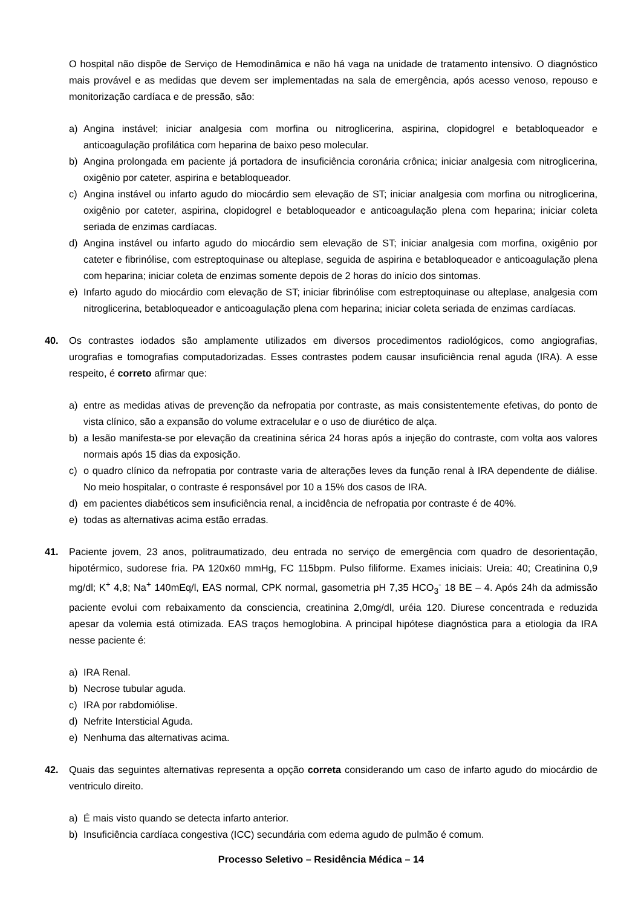O hospital não dispõe de Serviço de Hemodinâmica e não há vaga na unidade de tratamento intensivo. O diagnóstico mais provável e as medidas que devem ser implementadas na sala de emergência, após acesso venoso, repouso e monitorização cardíaca e de pressão, são:
a) Angina instável; iniciar analgesia com morfina ou nitroglicerina, aspirina, clopidogrel e betabloqueador e anticoagulação profilática com heparina de baixo peso molecular.
b) Angina prolongada em paciente já portadora de insuficiência coronária crônica; iniciar analgesia com nitroglicerina, oxigênio por cateter, aspirina e betabloqueador.
c) Angina instável ou infarto agudo do miocárdio sem elevação de ST; iniciar analgesia com morfina ou nitroglicerina, oxigênio por cateter, aspirina, clopidogrel e betabloqueador e anticoagulação plena com heparina; iniciar coleta seriada de enzimas cardíacas.
d) Angina instável ou infarto agudo do miocárdio sem elevação de ST; iniciar analgesia com morfina, oxigênio por cateter e fibrinólise, com estreptoquinase ou alteplase, seguida de aspirina e betabloqueador e anticoagulação plena com heparina; iniciar coleta de enzimas somente depois de 2 horas do início dos sintomas.
e) Infarto agudo do miocárdio com elevação de ST; iniciar fibrinólise com estreptoquinase ou alteplase, analgesia com nitroglicerina, betabloqueador e anticoagulação plena com heparina; iniciar coleta seriada de enzimas cardíacas.
40. Os contrastes iodados são amplamente utilizados em diversos procedimentos radiológicos, como angiografias, urografias e tomografias computadorizadas. Esses contrastes podem causar insuficiência renal aguda (IRA). A esse respeito, é correto afirmar que:
a) entre as medidas ativas de prevenção da nefropatia por contraste, as mais consistentemente efetivas, do ponto de vista clínico, são a expansão do volume extracelular e o uso de diurético de alça.
b) a lesão manifesta-se por elevação da creatinina sérica 24 horas após a injeção do contraste, com volta aos valores normais após 15 dias da exposição.
c) o quadro clínico da nefropatia por contraste varia de alterações leves da função renal à IRA dependente de diálise. No meio hospitalar, o contraste é responsável por 10 a 15% dos casos de IRA.
d) em pacientes diabéticos sem insuficiência renal, a incidência de nefropatia por contraste é de 40%.
e) todas as alternativas acima estão erradas.
41. Paciente jovem, 23 anos, politraumatizado, deu entrada no serviço de emergência com quadro de desorientação, hipotérmico, sudorese fria. PA 120x60 mmHg, FC 115bpm. Pulso filiforme. Exames iniciais: Ureia: 40; Creatinina 0,9 mg/dl; K<sup>+</sup> 4,8; Na<sup>+</sup> 140mEq/l, EAS normal, CPK normal, gasometria pH 7,35 HCO<sub>3</sub><sup>-</sup> 18 BE – 4. Após 24h da admissão paciente evolui com rebaixamento da consciencia, creatinina 2,0mg/dl, uréia 120. Diurese concentrada e reduzida apesar da volemia está otimizada. EAS traços hemoglobina. A principal hipótese diagnóstica para a etiologia da IRA nesse paciente é:
a) IRA Renal.
b) Necrose tubular aguda.
c) IRA por rabdomiólise.
d) Nefrite Intersticial Aguda.
e) Nenhuma das alternativas acima.
42. Quais das seguintes alternativas representa a opção correta considerando um caso de infarto agudo do miocárdio de ventriculo direito.
a) É mais visto quando se detecta infarto anterior.
b) Insuficiência cardíaca congestiva (ICC) secundária com edema agudo de pulmão é comum.
Processo Seletivo – Residência Médica – 14